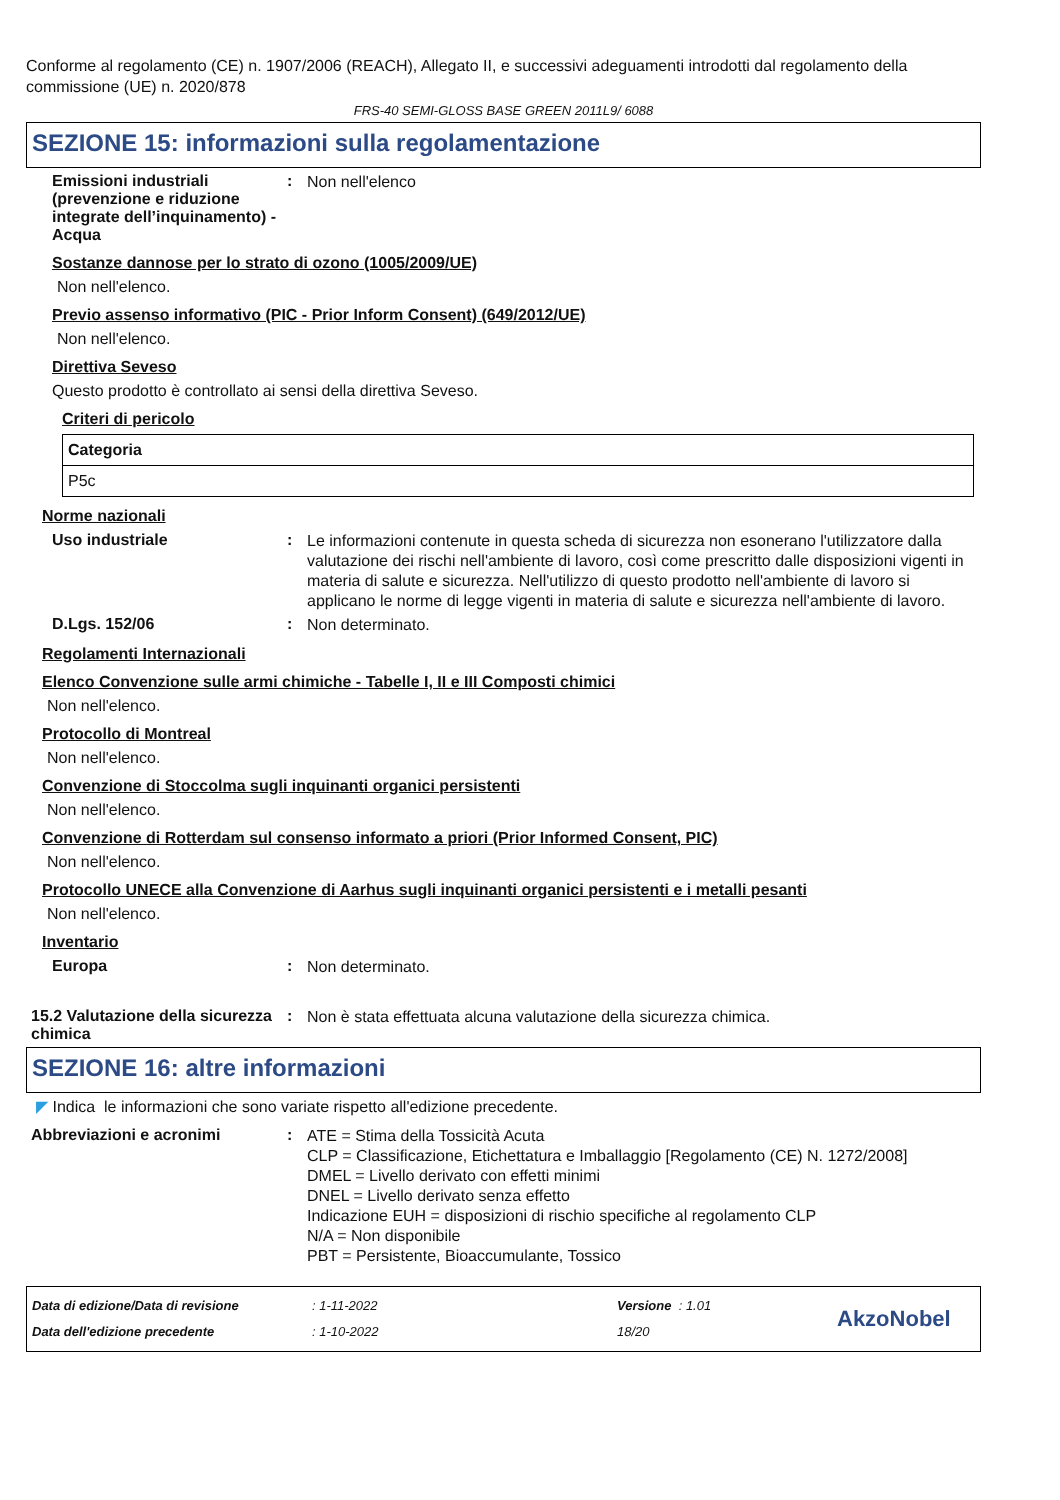Conforme al regolamento (CE) n. 1907/2006 (REACH), Allegato II, e successivi adeguamenti introdotti dal regolamento della commissione (UE) n. 2020/878
FRS-40 SEMI-GLOSS BASE GREEN 2011L9/ 6088
SEZIONE 15: informazioni sulla regolamentazione
Emissioni industriali (prevenzione e riduzione integrate dell’inquinamento) - Acqua
:
Non nell'elenco
Sostanze dannose per lo strato di ozono (1005/2009/UE)
Non nell'elenco.
Previo assenso informativo (PIC - Prior Inform Consent) (649/2012/UE)
Non nell'elenco.
Direttiva Seveso
Questo prodotto è controllato ai sensi della direttiva Seveso.
Criteri di pericolo
| Categoria |
| --- |
| P5c |
Norme nazionali
Uso industriale :
Le informazioni contenute in questa scheda di sicurezza non esonerano l'utilizzatore dalla valutazione dei rischi nell'ambiente di lavoro, così come prescritto dalle disposizioni vigenti in materia di salute e sicurezza. Nell'utilizzo di questo prodotto nell'ambiente di lavoro si applicano le norme di legge vigenti in materia di salute e sicurezza nell'ambiente di lavoro.
D.Lgs. 152/06 :
Non determinato.
Regolamenti Internazionali
Elenco Convenzione sulle armi chimiche - Tabelle I, II e III Composti chimici
Non nell'elenco.
Protocollo di Montreal
Non nell'elenco.
Convenzione di Stoccolma sugli inquinanti organici persistenti
Non nell'elenco.
Convenzione di Rotterdam sul consenso informato a priori (Prior Informed Consent, PIC)
Non nell'elenco.
Protocollo UNECE alla Convenzione di Aarhus sugli inquinanti organici persistenti e i metalli pesanti
Non nell'elenco.
Inventario
Europa :
Non determinato.
15.2 Valutazione della sicurezza chimica
:
Non è stata effettuata alcuna valutazione della sicurezza chimica.
SEZIONE 16: altre informazioni
◤ Indica le informazioni che sono variate rispetto all'edizione precedente.
Abbreviazioni e acronimi :
ATE = Stima della Tossicità Acuta
CLP = Classificazione, Etichettatura e Imballaggio [Regolamento (CE) N. 1272/2008]
DMEL = Livello derivato con effetti minimi
DNEL = Livello derivato senza effetto
Indicazione EUH = disposizioni di rischio specifiche al regolamento CLP
N/A = Non disponibile
PBT = Persistente, Bioaccumulante, Tossico
Data di edizione/Data di revisione
Data dell'edizione precedente
: 1-11-2022
: 1-10-2022
Versione : 1.01
18/20
AkzoNobel